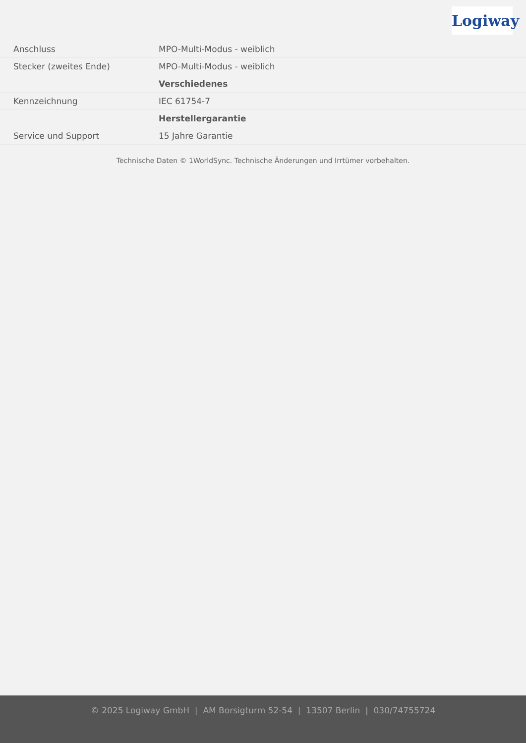Logiway
| Anschluss | MPO-Multi-Modus - weiblich |
| Stecker (zweites Ende) | MPO-Multi-Modus - weiblich |
| | Verschiedenes |
| Kennzeichnung | IEC 61754-7 |
| | Herstellergarantie |
| Service und Support | 15 Jahre Garantie |
Technische Daten © 1WorldSync. Technische Änderungen und Irrtümer vorbehalten.
© 2025 Logiway GmbH | AM Borsigturm 52-54 | 13507 Berlin | 030/74755724